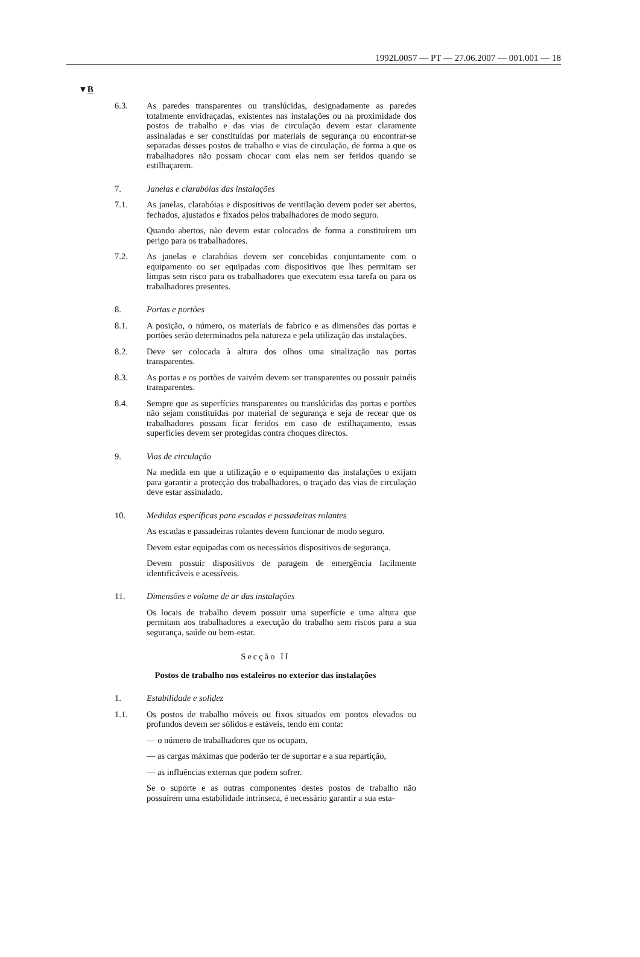1992L0057 — PT — 27.06.2007 — 001.001 — 18
▼B
6.3. As paredes transparentes ou translúcidas, designadamente as paredes totalmente envidraçadas, existentes nas instalações ou na proximidade dos postos de trabalho e das vias de circulação devem estar claramente assinaladas e ser constituídas por materiais de segurança ou encontrar-se separadas desses postos de trabalho e vias de circulação, de forma a que os trabalhadores não possam chocar com elas nem ser feridos quando se estilhaçarem.
7. Janelas e clarabóias das instalações
7.1. As janelas, clarabóias e dispositivos de ventilação devem poder ser abertos, fechados, ajustados e fixados pelos trabalhadores de modo seguro.
Quando abertos, não devem estar colocados de forma a constituírem um perigo para os trabalhadores.
7.2. As janelas e clarabóias devem ser concebidas conjuntamente com o equipamento ou ser equipadas com dispositivos que lhes permitam ser limpas sem risco para os trabalhadores que executem essa tarefa ou para os trabalhadores presentes.
8. Portas e portões
8.1. A posição, o número, os materiais de fabrico e as dimensões das portas e portões serão determinados pela natureza e pela utilização das instalações.
8.2. Deve ser colocada à altura dos olhos uma sinalização nas portas transparentes.
8.3. As portas e os portões de vaivém devem ser transparentes ou possuir painéis transparentes.
8.4. Sempre que as superfícies transparentes ou translúcidas das portas e portões não sejam constituídas por material de segurança e seja de recear que os trabalhadores possam ficar feridos em caso de estilhaçamento, essas superfícies devem ser protegidas contra choques directos.
9. Vias de circulação
Na medida em que a utilização e o equipamento das instalações o exijam para garantir a protecção dos trabalhadores, o traçado das vias de circulação deve estar assinalado.
10. Medidas específicas para escadas e passadeiras rolantes
As escadas e passadeiras rolantes devem funcionar de modo seguro.
Devem estar equipadas com os necessários dispositivos de segurança.
Devem possuir dispositivos de paragem de emergência facilmente identificáveis e acessíveis.
11. Dimensões e volume de ar das instalações
Os locais de trabalho devem possuir uma superfície e uma altura que permitam aos trabalhadores a execução do trabalho sem riscos para a sua segurança, saúde ou bem-estar.
Secção II
Postos de trabalho nos estaleiros no exterior das instalações
1. Estabilidade e solidez
1.1. Os postos de trabalho móveis ou fixos situados em pontos elevados ou profundos devem ser sólidos e estáveis, tendo em conta:
— o número de trabalhadores que os ocupam,
— as cargas máximas que poderão ter de suportar e a sua repartição,
— as influências externas que podem sofrer.
Se o suporte e as outras componentes destes postos de trabalho não possuírem uma estabilidade intrínseca, é necessário garantir a sua esta-